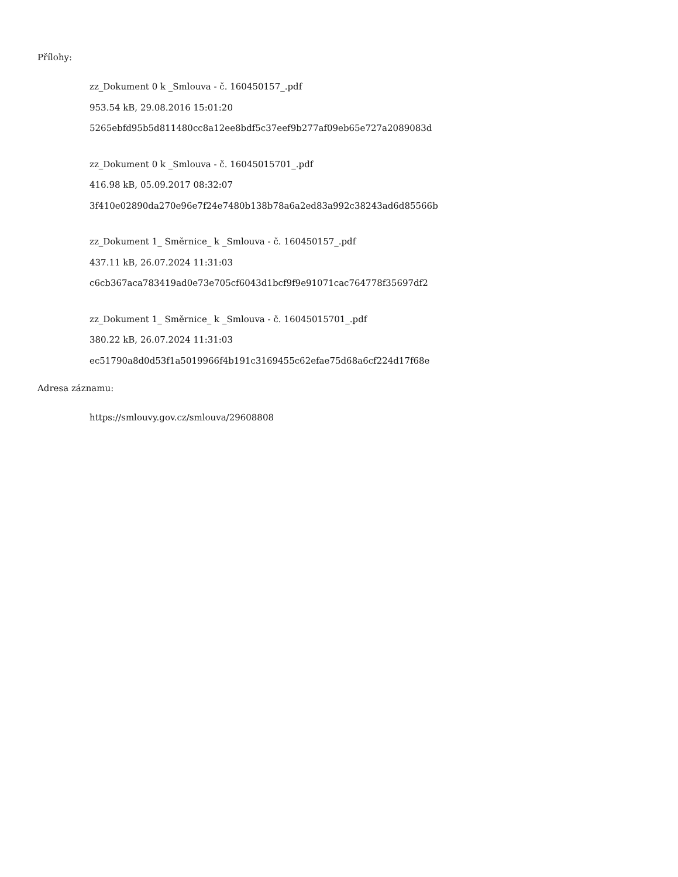Přílohy:
zz_Dokument 0 k _Smlouva - č. 160450157_.pdf
953.54 kB, 29.08.2016 15:01:20
5265ebfd95b5d811480cc8a12ee8bdf5c37eef9b277af09eb65e727a2089083d
zz_Dokument 0 k _Smlouva - č. 16045015701_.pdf
416.98 kB, 05.09.2017 08:32:07
3f410e02890da270e96e7f24e7480b138b78a6a2ed83a992c38243ad6d85566b
zz_Dokument 1_ Směrnice_ k _Smlouva - č. 160450157_.pdf
437.11 kB, 26.07.2024 11:31:03
c6cb367aca783419ad0e73e705cf6043d1bcf9f9e91071cac764778f35697df2
zz_Dokument 1_ Směrnice_ k _Smlouva - č. 16045015701_.pdf
380.22 kB, 26.07.2024 11:31:03
ec51790a8d0d53f1a5019966f4b191c3169455c62efae75d68a6cf224d17f68e
Adresa záznamu:
https://smlouvy.gov.cz/smlouva/29608808